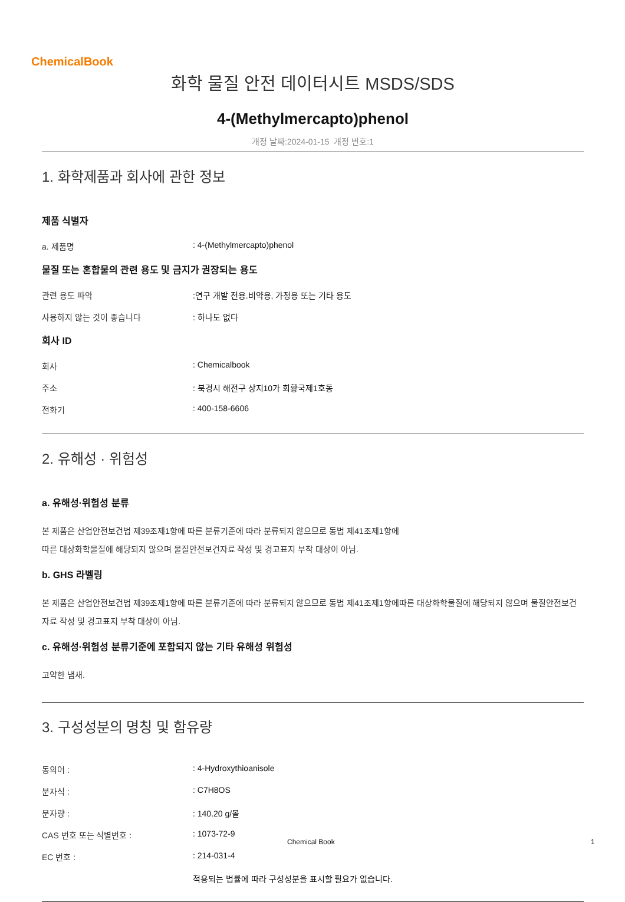ChemicalBook
화학 물질 안전 데이터시트 MSDS/SDS
4-(Methylmercapto)phenol
개정 날짜:2024-01-15 개정 번호:1
1. 화학제품과 회사에 관한 정보
제품 식별자
a. 제품명: 4-(Methylmercapto)phenol
물질 또는 혼합물의 관련 용도 및 금지가 권장되는 용도
관련 용도 파악:연구 개발 전용.비약용, 가정용 또는 기타 용도
사용하지 않는 것이 좋습니다: 하나도 없다
회사 ID
회사: Chemicalbook
주소: 북경시 해전구 상지10가 회황국제1호동
전화기: 400-158-6606
2. 유해성 · 위험성
a. 유해성·위험성 분류
본 제품은 산업안전보건법 제39조제1항에 따른 분류기준에 따라 분류되지 않으므로 동법 제41조제1항에
따른 대상화학물질에 해당되지 않으며 물질안전보건자료 작성 및 경고표지 부착 대상이 아님.
b. GHS 라벨링
본 제품은 산업안전보건법 제39조제1항에 따른 분류기준에 따라 분류되지 않으므로 동법 제41조제1항에따른 대상화학물질에 해당되지 않으며 물질안전보건자료 작성 및 경고표지 부착 대상이 아님.
c. 유해성·위험성 분류기준에 포함되지 않는 기타 유해성 위험성
고약한 냄새.
3. 구성성분의 명칭 및 함유량
동의어 :: 4-Hydroxythioanisole
분자식 :: C7H8OS
분자량 :: 140.20 g/몰
CAS 번호 또는 식별번호 :: 1073-72-9
EC 번호 :: 214-031-4
적용되는 법률에 따라 구성성분을 표시할 필요가 없습니다.
Chemical Book 1